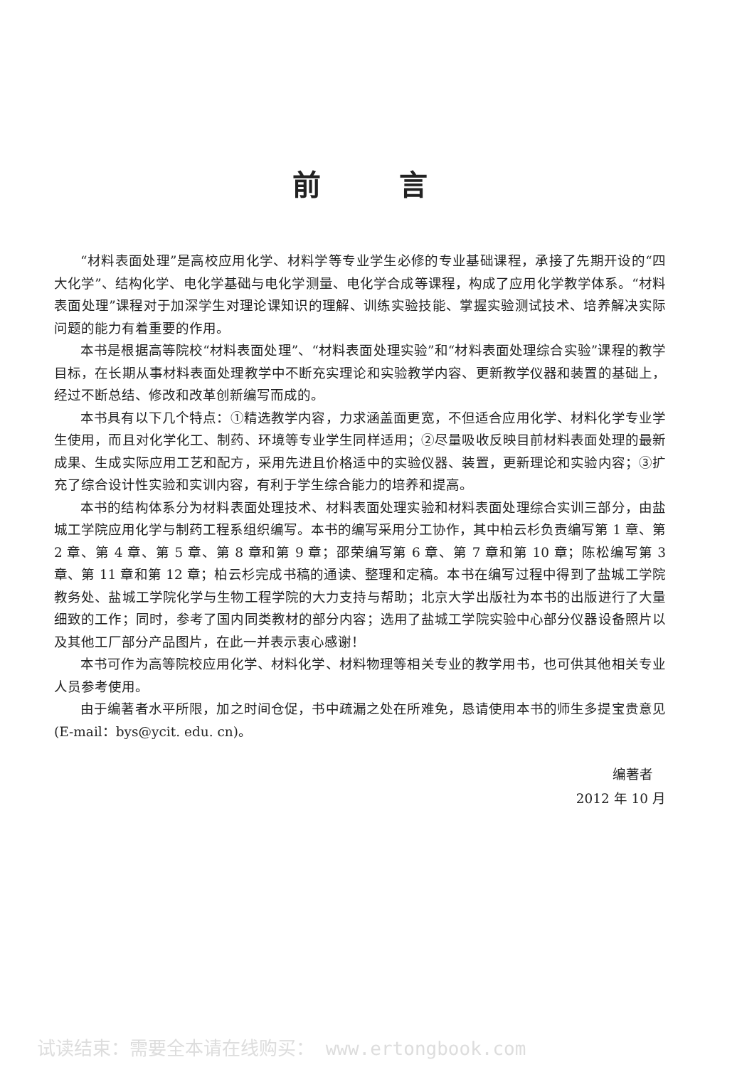前言
“材料表面处理”是高校应用化学、材料学等专业学生必修的专业基础课程，承接了先期开设的“四大化学”、结构化学、电化学基础与电化学测量、电化学合成等课程，构成了应用化学教学体系。“材料表面处理”课程对于加深学生对理论课知识的理解、训练实验技能、掌握实验测试技术、培养解决实际问题的能力有着重要的作用。
本书是根据高等院校“材料表面处理”、“材料表面处理实验”和“材料表面处理综合实验”课程的教学目标，在长期从事材料表面处理教学中不断充实理论和实验教学内容、更新教学仪器和装置的基础上，经过不断总结、修改和改革创新编写而成的。
本书具有以下几个特点：①精选教学内容，力求涵盖面更宽，不但适合应用化学、材料化学专业学生使用，而且对化学化工、制药、环境等专业学生同样适用；②尽量吸收反映目前材料表面处理的最新成果、生成实际应用工艺和配方，采用先进且价格适中的实验仪器、装置，更新理论和实验内容；③扩充了综合设计性实验和实训内容，有利于学生综合能力的培养和提高。
本书的结构体系分为材料表面处理技术、材料表面处理实验和材料表面处理综合实训三部分，由盐城工学院应用化学与制药工程系组织编写。本书的编写采用分工协作，其中柏云杉负责编写第 1 章、第 2 章、第 4 章、第 5 章、第 8 章和第 9 章；邵荣编写第 6 章、第 7 章和第 10 章；陈松编写第 3 章、第 11 章和第 12 章；柏云杉完成书稿的通读、整理和定稿。本书在编写过程中得到了盐城工学院教务处、盐城工学院化学与生物工程学院的大力支持与帮助；北京大学出版社为本书的出版进行了大量细致的工作；同时，参考了国内同类教材的部分内容；选用了盐城工学院实验中心部分仪器设备照片以及其他工厂部分产品图片，在此一并表示衷心感谢！
本书可作为高等院校应用化学、材料化学、材料物理等相关专业的教学用书，也可供其他相关专业人员参考使用。
由于编著者水平所限，加之时间仓促，书中疏漏之处在所难免，恳请使用本书的师生多提宝贵意见(E-mail：bys@ycit. edu. cn)。
编著者
2012 年 10 月
试读结束：需要全本请在线购买： www.ertongbook.com